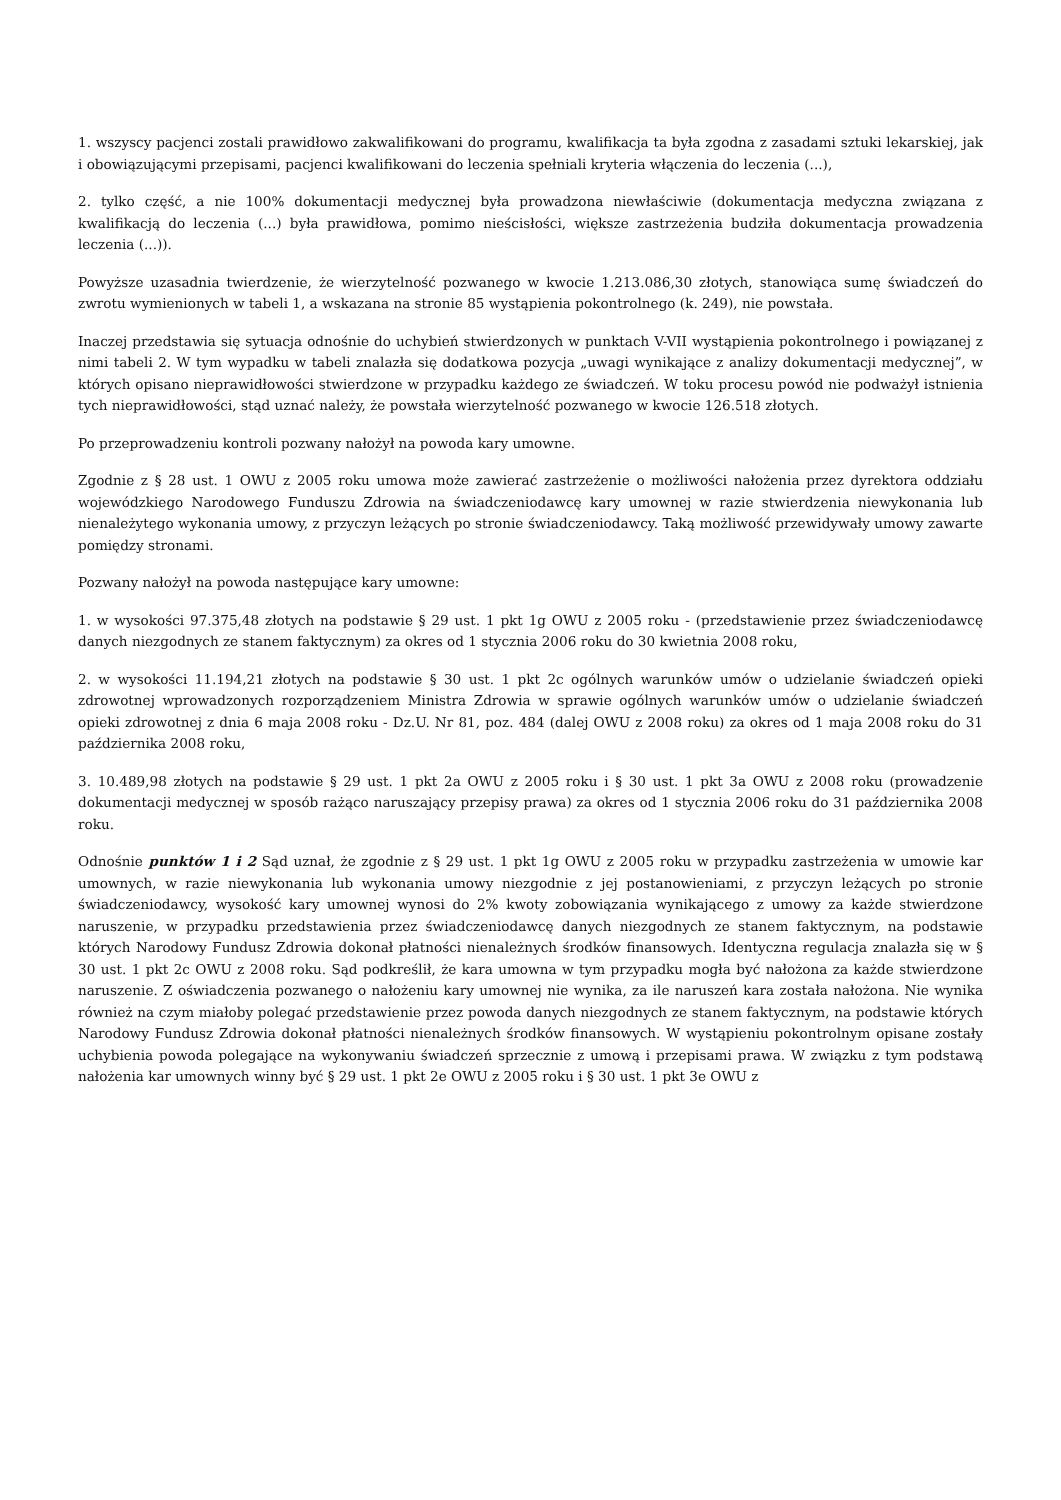1. wszyscy pacjenci zostali prawidłowo zakwalifikowani do programu, kwalifikacja ta była zgodna z zasadami sztuki lekarskiej, jak i obowiązującymi przepisami, pacjenci kwalifikowani do leczenia spełniali kryteria włączenia do leczenia (...),
2. tylko część, a nie 100% dokumentacji medycznej była prowadzona niewłaściwie (dokumentacja medyczna związana z kwalifikacją do leczenia (...) była prawidłowa, pomimo nieścisłości, większe zastrzeżenia budziła dokumentacja prowadzenia leczenia (...)).
Powyższe uzasadnia twierdzenie, że wierzytelność pozwanego w kwocie 1.213.086,30 złotych, stanowiąca sumę świadczeń do zwrotu wymienionych w tabeli 1, a wskazana na stronie 85 wystąpienia pokontrolnego (k. 249), nie powstała.
Inaczej przedstawia się sytuacja odnośnie do uchybień stwierdzonych w punktach V-VII wystąpienia pokontrolnego i powiązanej z nimi tabeli 2. W tym wypadku w tabeli znalazła się dodatkowa pozycja „uwagi wynikające z analizy dokumentacji medycznej”, w których opisano nieprawidłowości stwierdzone w przypadku każdego ze świadczeń. W toku procesu powód nie podważył istnienia tych nieprawidłowości, stąd uznać należy, że powstała wierzytelność pozwanego w kwocie 126.518 złotych.
Po przeprowadzeniu kontroli pozwany nałożył na powoda kary umowne.
Zgodnie z § 28 ust. 1 OWU z 2005 roku umowa może zawierać zastrzeżenie o możliwości nałożenia przez dyrektora oddziału wojewódzkiego Narodowego Funduszu Zdrowia na świadczeniodawcę kary umownej w razie stwierdzenia niewykonania lub nienależytego wykonania umowy, z przyczyn leżących po stronie świadczeniodawcy. Taką możliwość przewidywały umowy zawarte pomiędzy stronami.
Pozwany nałożył na powoda następujące kary umowne:
1. w wysokości 97.375,48 złotych na podstawie § 29 ust. 1 pkt 1g OWU z 2005 roku - (przedstawienie przez świadczeniodawcę danych niezgodnych ze stanem faktycznym) za okres od 1 stycznia 2006 roku do 30 kwietnia 2008 roku,
2. w wysokości 11.194,21 złotych na podstawie § 30 ust. 1 pkt 2c ogólnych warunków umów o udzielanie świadczeń opieki zdrowotnej wprowadzonych rozporządzeniem Ministra Zdrowia w sprawie ogólnych warunków umów o udzielanie świadczeń opieki zdrowotnej z dnia 6 maja 2008 roku - Dz.U. Nr 81, poz. 484 (dalej OWU z 2008 roku) za okres od 1 maja 2008 roku do 31 października 2008 roku,
3. 10.489,98 złotych na podstawie § 29 ust. 1 pkt 2a OWU z 2005 roku i § 30 ust. 1 pkt 3a OWU z 2008 roku (prowadzenie dokumentacji medycznej w sposób rażąco naruszający przepisy prawa) za okres od 1 stycznia 2006 roku do 31 października 2008 roku.
Odnośnie punktów 1 i 2 Sąd uznał, że zgodnie z § 29 ust. 1 pkt 1g OWU z 2005 roku w przypadku zastrzeżenia w umowie kar umownych, w razie niewykonania lub wykonania umowy niezgodnie z jej postanowieniami, z przyczyn leżących po stronie świadczeniodawcy, wysokość kary umownej wynosi do 2% kwoty zobowiązania wynikającego z umowy za każde stwierdzone naruszenie, w przypadku przedstawienia przez świadczeniodawcę danych niezgodnych ze stanem faktycznym, na podstawie których Narodowy Fundusz Zdrowia dokonał płatności nienależnych środków finansowych. Identyczna regulacja znalazła się w § 30 ust. 1 pkt 2c OWU z 2008 roku. Sąd podkreślił, że kara umowna w tym przypadku mogła być nałożona za każde stwierdzone naruszenie. Z oświadczenia pozwanego o nałożeniu kary umownej nie wynika, za ile naruszeń kara została nałożona. Nie wynika również na czym miałoby polegać przedstawienie przez powoda danych niezgodnych ze stanem faktycznym, na podstawie których Narodowy Fundusz Zdrowia dokonał płatności nienależnych środków finansowych. W wystąpieniu pokontrolnym opisane zostały uchybienia powoda polegające na wykonywaniu świadczeń sprzecznie z umową i przepisami prawa. W związku z tym podstawą nałożenia kar umownych winny być § 29 ust. 1 pkt 2e OWU z 2005 roku i § 30 ust. 1 pkt 3e OWU z